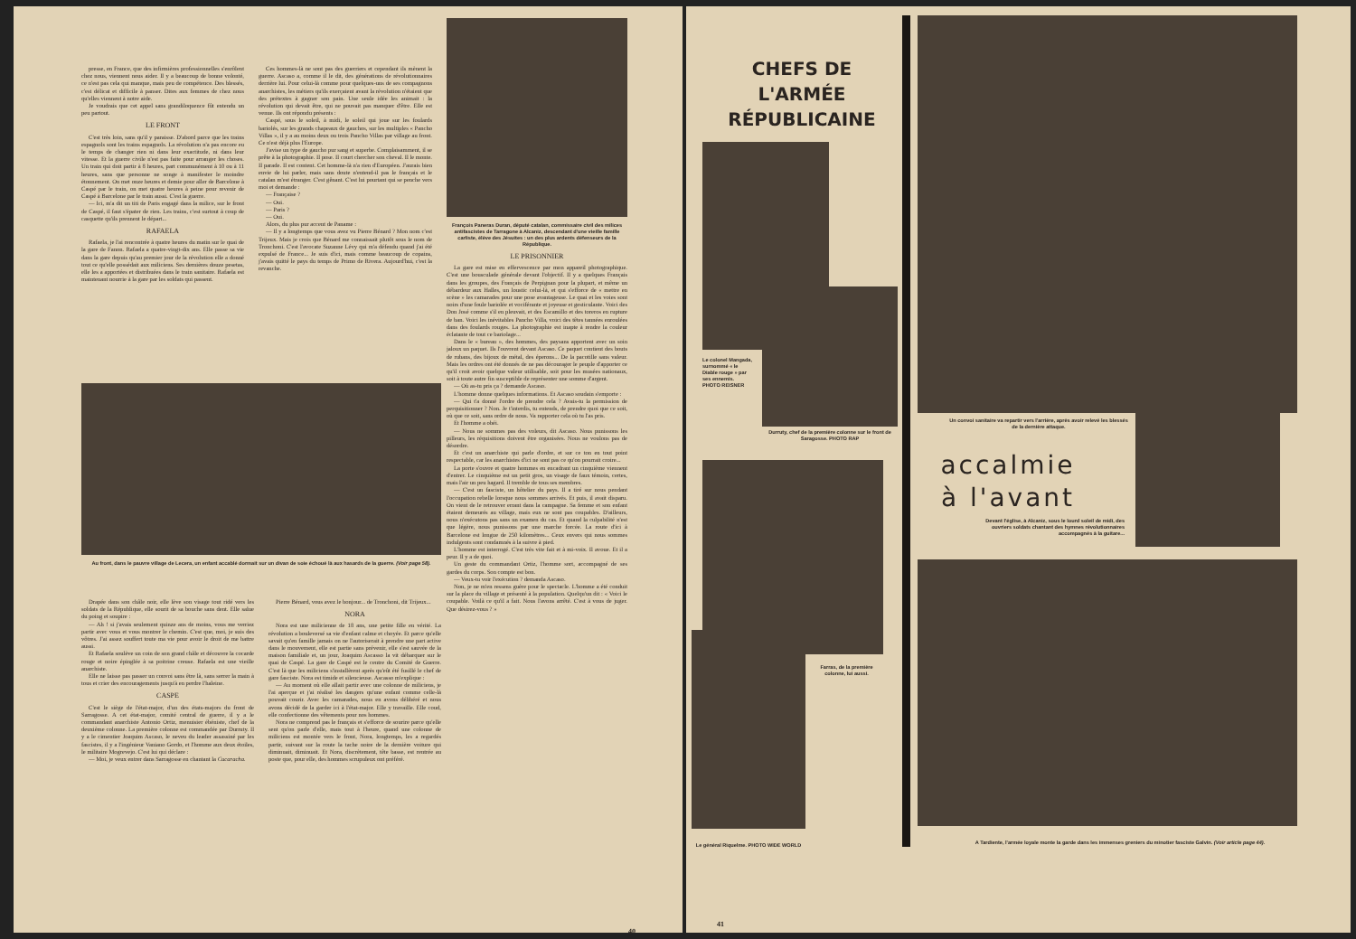presse, en France, que des infirmières professionnelles s'enrôlent chez nous, viennent nous aider. Il y a beaucoup de bonne volonté, ce n'est pas cela qui manque, mais peu de compétence. Des blessés, c'est délicat et difficile à panser. Dites aux femmes de chez nous qu'elles viennent à notre aide.
Je voudrais que cet appel sans grandiloquence fût entendu un peu partout.
LE FRONT
C'est très loin, sans qu'il y paraisse. D'abord parce que les trains espagnols sont les trains espagnols. La révolution n'a pas encore eu le temps de changer rien ni dans leur exactitude, ni dans leur vitesse. Et la guerre civile n'est pas faite pour arranger les choses. Un train qui doit partir à 8 heures, part communément à 10 ou à 11 heures, sans que personne ne songe à manifester le moindre étonnement. On met onze heures et demie pour aller de Barcelone à Caspé par le train, on met quatre heures à peine pour revenir de Caspé à Barcelone par le train aussi. C'est la guerre.
— Ici, m'a dit un titi de Paris engagé dans la milice, sur le front de Caspé, il faut s'épater de rien. Les trains, c'est surtout à coup de casquette qu'ils prennent le départ...
RAFAELA
Rafaela, je l'ai rencontrée à quatre heures du matin sur le quai de la gare de Fanon. Rafaela a quatre-vingt-dix ans. Elle passe sa vie dans la gare depuis qu'au premier jour de la révolution elle a donné tout ce qu'elle possédait aux miliciens. Ses dernières douze pesetas, elle les a apportées et distribuées dans le train sanitaire. Rafaela est maintenant nourrie à la gare par les soldats qui passent.
Ces hommes-là ne sont pas des guerriers et cependant ils mènent la guerre. Ascaso a, comme il le dit, des générations de révolutionnaires derrière lui. Pour celui-là comme pour quelques-uns de ses compagnons anarchistes, les métiers qu'ils exerçaient avant la révolution n'étaient que des prétextes à gagner son pain. Une seule idée les animait : la révolution qui devait être, qui ne pouvait pas manquer d'être. Elle est venue. Ils ont répondu présents :
Caspé, sous le soleil, à midi, le soleil qui joue sur les foulards bariolés, sur les grands chapeaux de gauchos, sur les multiples « Pancho Villas », il y a au moins deux ou trois Pancho Villas par village au front. Ce n'est déjà plus l'Europe.
J'avise un type de gaucho pur sang et superbe. Complaisamment, il se prête à la photographie. Il pose. Il court chercher son cheval. Il le monte. Il parade. Il est content. Cet homme-là n'a rien d'Européen. J'aurais bien envie de lui parler, mais sans doute n'entend-il pas le français et le catalan m'est étranger. C'est gênant. C'est lui pourtant qui se penche vers moi et demande :
— Française ?
— Oui.
— Paris ?
— Oui.
Alors, du plus pur accent de Paname :
— Il y a longtemps que vous avez vu Pierre Bénard ? Mon nom c'est Trijeux. Mais je crois que Bénard me connaissait plutôt sous le nom de Tronchoni. C'est l'avocate Suzanne Lévy qui m'a défendu quand j'ai été expulsé de France... Je suis d'ici, mais comme beaucoup de copains, j'avais quitté le pays du temps de Primo de Rivera. Aujourd'hui, c'est la revanche.
François Paneras Duran, député catalan, commissaire civil des milices antifascistes de Tarragone à Alcaniz, descendant d'une vieille famille carliste, élève des Jésuites : un des plus ardents défenseurs de la République.
LE PRISONNIER
La gare est mise en effervescence par mon appareil photographique. C'est une bousculade générale devant l'objectif. Il y a quelques Français dans les groupes, des Français de Perpignan pour la plupart, et même un débardeur aux Halles, un loustic celui-là, et qui s'efforce de « mettre en scène » les camarades pour une pose avantageuse. Le quai et les voies sont noirs d'une foule bariolée et vociférante et joyeuse et gesticulante. Voici des Don José comme s'il en pleuvait, et des Escamillo et des toreros en rupture de ban. Voici les inévitables Pancho Villa, voici des têtes tannées enroulées dans des foulards rouges. La photographie est inapte à rendre la couleur éclatante de tout ce bariolage...
Dans le « bureau », des hommes, des paysans apportent avec un soin jaloux un paquet. Ils l'ouvrent devant Ascaso. Ce paquet contient des bouts de rubans, des bijoux de métal, des éperons... De la pacotille sans valeur. Mais les ordres ont été donnés de ne pas décourager le peuple d'apporter ce qu'il croit avoir quelque valeur utilisable, soit pour les musées nationaux, soit à toute autre fin susceptible de représenter une somme d'argent.
— Où as-tu pris ça ? demande Ascaso.
L'homme donne quelques informations. Et Ascaso soudain s'emporte :
— Qui t'a donné l'ordre de prendre cela ? Avais-tu la permission de perquisitionner ? Non. Je t'interdis, tu entends, de prendre quoi que ce soit, où que ce soit, sans ordre de nous. Va rapporter cela où tu l'as pris.
Et l'homme a obéi.
— Nous ne sommes pas des voleurs, dit Ascaso. Nous punissons les pilleurs, les réquisitions doivent être organisées. Nous ne voulons pas de désordre.
Et c'est un anarchiste qui parle d'ordre, et sur ce ton en tout point respectable, car les anarchistes d'ici ne sont pas ce qu'on pourrait croire...
La porte s'ouvre et quatre hommes en encadrant un cinquième viennent d'entrer. Le cinquième est un petit gros, un visage de faux témoin, certes, mais l'air un peu hagard. Il tremble de tous ses membres.
— C'est un fasciste, un hôtelier du pays. Il a tiré sur nous pendant l'occupation rebelle lorsque nous sommes arrivés. Et puis, il avait disparu. On vient de le retrouver errant dans la campagne. Sa femme et son enfant étaient demeurés au village, mais eux ne sont pas coupables. D'ailleurs, nous n'exécutons pas sans un examen du cas. Et quand la culpabilité n'est que légère, nous punissons par une marche forcée. La route d'ici à Barcelone est longue de 250 kilomètres... Ceux envers qui nous sommes indulgents sont condamnés à la suivre à pied.
L'homme est interrogé. C'est très vite fait et à mi-voix. Il avoue. Et il a peur. Il y a de quoi.
Un geste du commandant Ortiz, l'homme sort, accompagné de ses gardes du corps. Son compte est bon.
— Veux-tu voir l'exécution ? demanda Ascaso.
Non, je ne m'en ressens guère pour le spectacle. L'homme a été conduit sur la place du village et présenté à la population. Quelqu'un dit : « Voici le coupable. Voilà ce qu'il a fait. Nous l'avons arrêté. C'est à vous de juger. Que désirez-vous ? »
Au front, dans le pauvre village de Lecera, un enfant accablé dormait sur un divan de soie échoué là aux hasards de la guerre. (Voir page 58).
Drapée dans son châle noir, elle lève son visage tout ridé vers les soldats de la République, elle sourit de sa bouche sans dent. Elle salue du poing et soupire :
— Ah ! si j'avais seulement quinze ans de moins, vous me verriez partir avec vous et vous montrer le chemin. C'est que, moi, je suis des vôtres. J'ai assez souffert toute ma vie pour avoir le droit de me battre aussi.
Et Rafaela soulève un coin de son grand châle et découvre la cocarde rouge et noire épinglée à sa poitrine creuse. Rafaela est une vieille anarchiste.
Elle ne laisse pas passer un convoi sans être là, sans serrer la main à tous et crier des encouragements jusqu'à en perdre l'haleine.
CASPE
C'est le siège de l'état-major, d'un des états-majors du front de Sarragosse. A cet état-major, comité central de guerre, il y a le commandant anarchiste Antonio Ortiz, menuisier ébéniste, chef de la deuxième colonne. La première colonne est commandée par Durruty. Il y a le cimentier Joaquim Ascaso, le neveu du leader assassiné par les fascistes, il y a l'ingénieur Vaniano Gordo, et l'homme aux deux étoiles, le militaire Mogrevejo. C'est lui qui déclare :
— Moi, je veux entrer dans Sarragosse en chantant la Cucaracha.
Pierre Bénard, vous avez le bonjour... de Tronchoni, dit Trijeux...
NORA
Nora est une milicienne de 18 ans, une petite fille en vérité. La révolution a bouleversé sa vie d'enfant calme et choyée. Et parce qu'elle savait qu'en famille jamais on ne l'autoriserait à prendre une part active dans le mouvement, elle est partie sans prévenir, elle s'est sauvée de la maison familiale et, un jour, Joaquim Ascasso la vit débarquer sur le quai de Caspé. La gare de Caspé est le centre du Comité de Guerre. C'est là que les miliciens s'installèrent après qu'eût été fusillé le chef de gare fasciste. Nora est timide et silencieuse. Ascasso m'explique :
— Au moment où elle allait partir avec une colonne de miliciens, je l'ai aperçue et j'ai réalisé les dangers qu'une enfant comme celle-là pouvait courir. Avec les camarades, nous en avons délibéré et nous avons décidé de la garder ici à l'état-major. Elle y travaille. Elle coud, elle confectionne des vêtements pour nos hommes.
Nora ne comprend pas le français et s'efforce de sourire parce qu'elle sent qu'on parle d'elle, mais tout à l'heure, quand une colonne de miliciens est montée vers le front, Nora, longtemps, les a regardés partir, suivant sur la route la tache noire de la dernière voiture qui diminuait, diminuait. Et Nora, discrètement, tête basse, est rentrée au poste que, pour elle, des hommes scrupuleux ont préféré.
40
CHEFS DE L'ARMÉE RÉPUBLICAINE
Le colonel Mangada, surnommé « le Diable rouge » par ses ennemis. PHOTO REISNER
Durruty, chef de la première colonne sur le front de Saragosse. PHOTO RAP
Farras, de la première colonne, lui aussi.
Le général Riquelme. PHOTO WIDE WORLD
Un convoi sanitaire va repartir vers l'arrière, après avoir relevé les blessés de la dernière attaque.
accalmie
à l'avant
Devant l'église, à Alcaniz, sous le lourd soleil de midi, des ouvriers soldats chantant des hymnes révolutionnaires accompagnés à la guitare...
A Tardiente, l'armée loyale monte la garde dans les immenses greniers du minotier fasciste Galvin. (Voir article page 44).
41